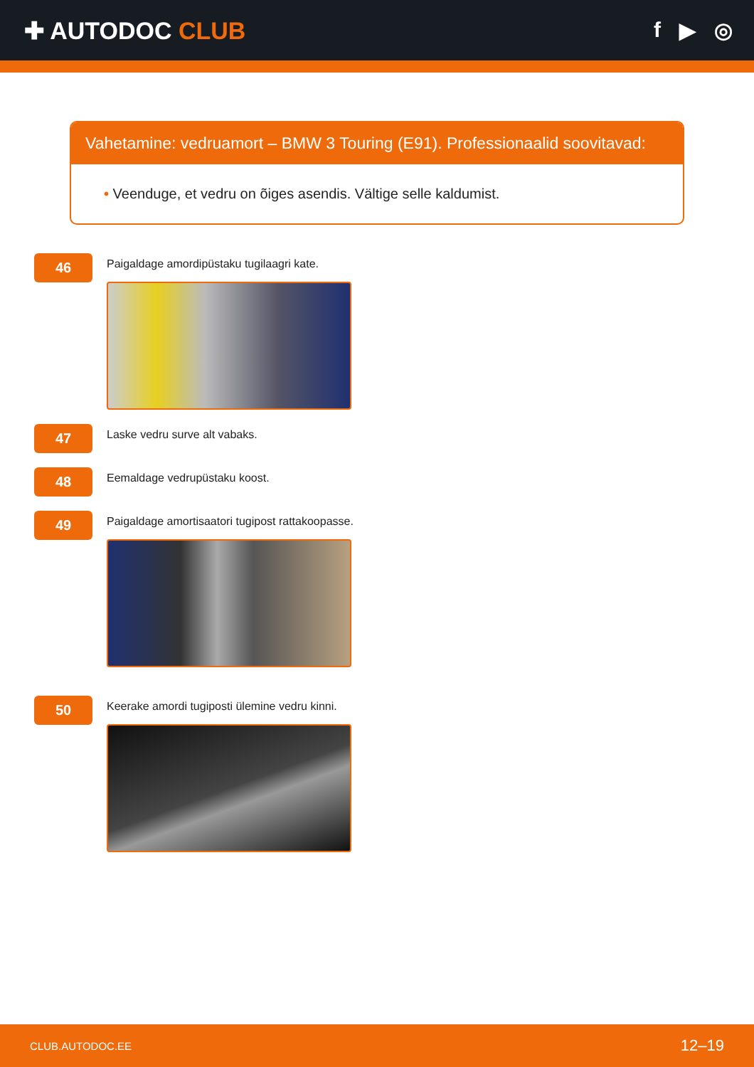✚ AUTODOC CLUB f ▶ ◎
Vahetamine: vedruamort – BMW 3 Touring (E91). Professionaalid soovitavad:
• Veenduge, et vedru on õiges asendis. Vältige selle kaldumist.
46
Paigaldage amordipüstaku tugilaagri kate.
47
Laske vedru surve alt vabaks.
48
Eemaldage vedrupüstaku koost.
49
Paigaldage amortisaatori tugipost rattakoopasse.
50
Keerake amordi tugiposti ülemine vedru kinni.
CLUB.AUTODOC.EE 12–19